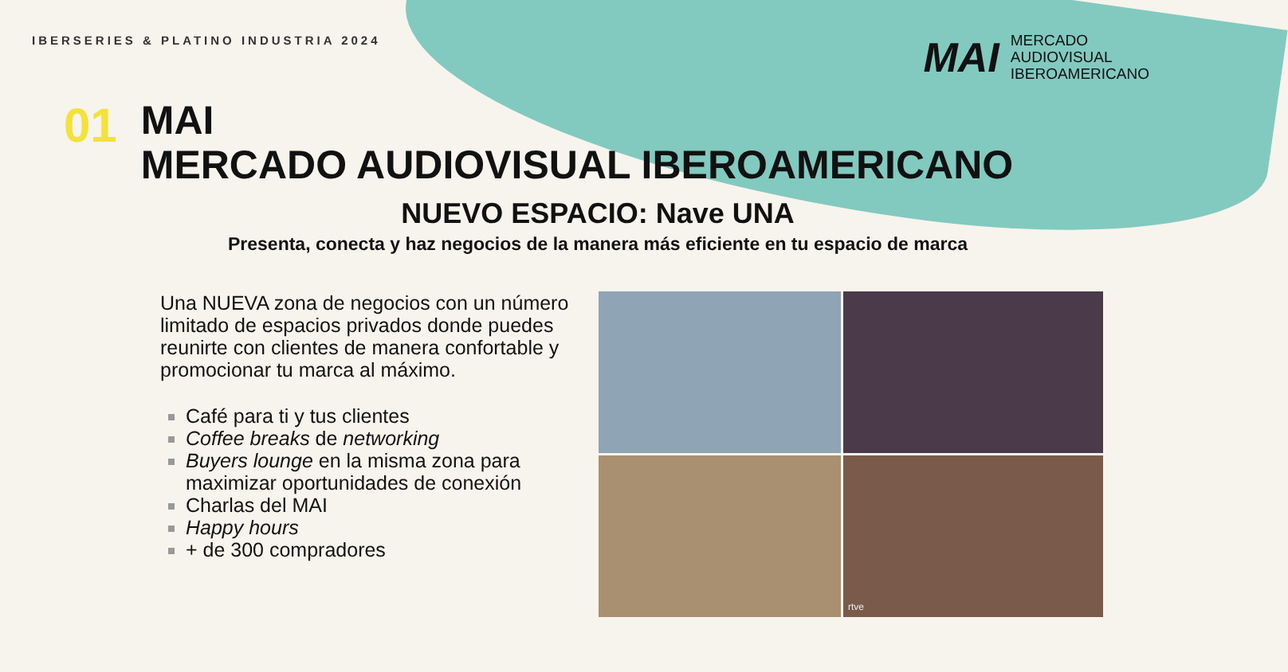IBERSERIES & PLATINO INDUSTRIA 2024
MAI
MERCADO
AUDIOVISUAL
IBEROAMERICANO
01
MAI
MERCADO AUDIOVISUAL IBEROAMERICANO
NUEVO ESPACIO: Nave UNA
Presenta, conecta y haz negocios de la manera más eficiente en tu espacio de marca
Una NUEVA zona de negocios con un número limitado de espacios privados donde puedes reunirte con clientes de manera confortable y promocionar tu marca al máximo.
Café para ti y tus clientes
Coffee breaks de networking
Buyers lounge en la misma zona para maximizar oportunidades de conexión
Charlas del MAI
Happy hours
+ de 300 compradores
rtve